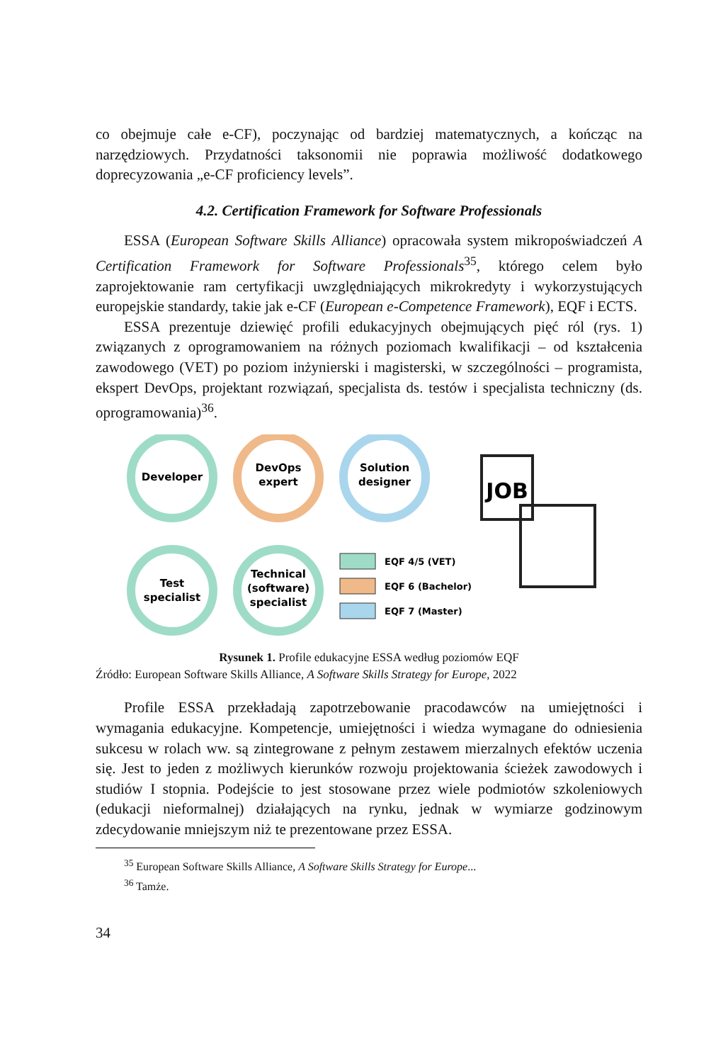co obejmuje całe e-CF), poczynając od bardziej matematycznych, a kończąc na narzędziowych. Przydatności taksonomii nie poprawia możliwość dodatkowego doprecyzowania „e-CF proficiency levels”.
4.2. Certification Framework for Software Professionals
ESSA (European Software Skills Alliance) opracowała system mikropo­świadczeń A Certification Framework for Software Professionals<sup>35</sup>, którego celem było zaprojektowanie ram certyfikacji uwzględniających mikrokredyty i wykorzystujących europejskie standardy, takie jak e-CF (European e-Competence Framework), EQF i ECTS.
ESSA prezentuje dziewięć profili edukacyjnych obejmujących pięć ról (rys. 1) związanych z oprogramowaniem na różnych poziomach kwalifikacji – od kształcenia zawodowego (VET) po poziom inżynierski i magisterski, w szczególności – programista, ekspert DevOps, projektant rozwiązań, specjali­sta ds. testów i specjalista techniczny (ds. oprogramowania)<sup>36</sup>.
Developer
DevOps
expert
Solution
designer
Test
specialist
Technical
(software)
specialist
EQF 4/5 (VET)
EQF 6 (Bachelor)
EQF 7 (Master)
JOB
Rysunek 1. Profile edukacyjne ESSA według poziomów EQF
Źródło: European Software Skills Alliance, A Software Skills Strategy for Europe, 2022
Profile ESSA przekładają zapotrzebowanie pracodawców na umiejętności i wymagania edukacyjne. Kompetencje, umiejętności i wiedza wymagane do odniesienia sukcesu w rolach ww. są zintegrowane z pełnym zestawem mierzal­nych efektów uczenia się. Jest to jeden z możliwych kierunków rozwoju projek­towania ścieżek zawodowych i studiów I stopnia. Podejście to jest stosowane przez wiele podmiotów szkoleniowych (edukacji nieformalnej) działających na rynku, jednak w wymiarze godzinowym zdecydowanie mniejszym niż te prezen­towane przez ESSA.
<sup>35</sup> European Software Skills Alliance, A Software Skills Strategy for Europe...
<sup>36</sup> Tamże.
34